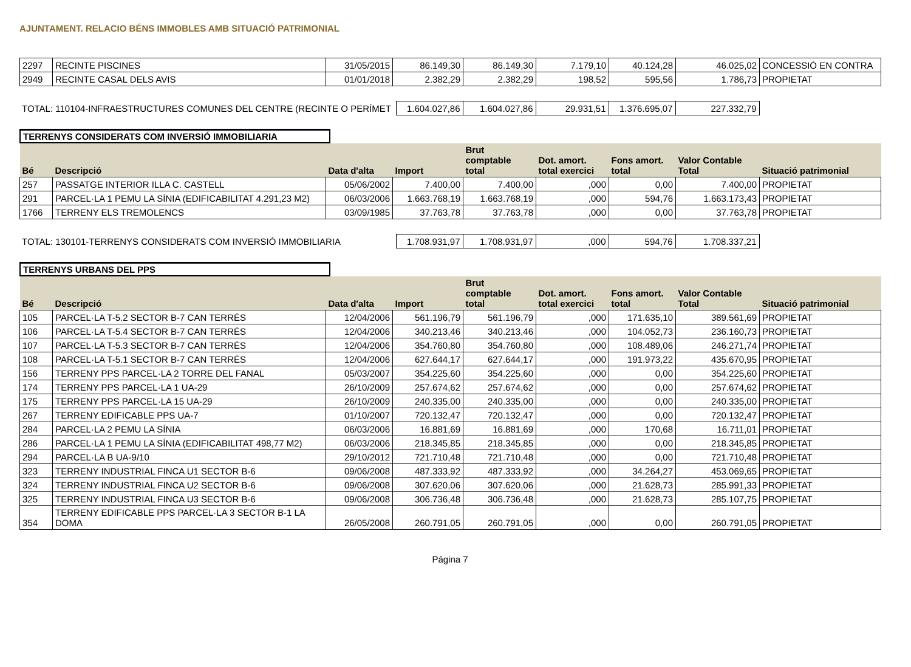AJUNTAMENT. RELACIO BÉNS IMMOBLES AMB SITUACIÓ PATRIMONIAL
| 2297 | RECINTE PISCINES | 31/05/2015 | 86.149,30 | 86.149,30 | 7.179,10 | 40.124,28 | 46.025,02 | CONCESSIÓ EN CONTRA |
| 2949 | RECINTE CASAL DELS AVIS | 01/01/2018 | 2.382,29 | 2.382,29 | 198,52 | 595,56 | 1.786,73 | PROPIETAT |
| TOTAL: 110104-INFRAESTRUCTURES COMUNES DEL CENTRE (RECINTE O PERÍMET | 1.604.027,86 | 1.604.027,86 | 29.931,51 | 1.376.695,07 | 227.332,79 | |
TERRENYS CONSIDERATS COM INVERSIÓ IMMOBILIARIA
| Bé | Descripció | Data d'alta | Import | Brut comptable total | Dot. amort. total exercici | Fons amort. total | Valor Contable Total | Situació patrimonial |
| --- | --- | --- | --- | --- | --- | --- | --- | --- |
| 257 | PASSATGE INTERIOR ILLA C. CASTELL | 05/06/2002 | 7.400,00 | 7.400,00 | ,000 | 0,00 | 7.400,00 | PROPIETAT |
| 291 | PARCEL·LA 1 PEMU LA SÍNIA (EDIFICABILITAT 4.291,23 M2) | 06/03/2006 | 1.663.768,19 | 1.663.768,19 | ,000 | 594,76 | 1.663.173,43 | PROPIETAT |
| 1766 | TERRENY ELS TREMOLENCS | 03/09/1985 | 37.763,78 | 37.763,78 | ,000 | 0,00 | 37.763,78 | PROPIETAT |
| TOTAL: 130101-TERRENYS CONSIDERATS COM INVERSIÓ IMMOBILIARIA | 1.708.931,97 | 1.708.931,97 | ,000 | 594,76 | 1.708.337,21 | |
TERRENYS URBANS DEL PPS
| Bé | Descripció | Data d'alta | Import | Brut comptable total | Dot. amort. total exercici | Fons amort. total | Valor Contable Total | Situació patrimonial |
| --- | --- | --- | --- | --- | --- | --- | --- | --- |
| 105 | PARCEL·LA T-5.2 SECTOR B-7 CAN TERRÉS | 12/04/2006 | 561.196,79 | 561.196,79 | ,000 | 171.635,10 | 389.561,69 | PROPIETAT |
| 106 | PARCEL·LA T-5.4 SECTOR B-7 CAN TERRÉS | 12/04/2006 | 340.213,46 | 340.213,46 | ,000 | 104.052,73 | 236.160,73 | PROPIETAT |
| 107 | PARCEL·LA T-5.3 SECTOR B-7 CAN TERRÉS | 12/04/2006 | 354.760,80 | 354.760,80 | ,000 | 108.489,06 | 246.271,74 | PROPIETAT |
| 108 | PARCEL·LA T-5.1 SECTOR B-7 CAN TERRÉS | 12/04/2006 | 627.644,17 | 627.644,17 | ,000 | 191.973,22 | 435.670,95 | PROPIETAT |
| 156 | TERRENY PPS PARCEL·LA 2 TORRE DEL FANAL | 05/03/2007 | 354.225,60 | 354.225,60 | ,000 | 0,00 | 354.225,60 | PROPIETAT |
| 174 | TERRENY PPS PARCEL·LA 1 UA-29 | 26/10/2009 | 257.674,62 | 257.674,62 | ,000 | 0,00 | 257.674,62 | PROPIETAT |
| 175 | TERRENY PPS PARCEL·LA 15 UA-29 | 26/10/2009 | 240.335,00 | 240.335,00 | ,000 | 0,00 | 240.335,00 | PROPIETAT |
| 267 | TERRENY EDIFICABLE PPS UA-7 | 01/10/2007 | 720.132,47 | 720.132,47 | ,000 | 0,00 | 720.132,47 | PROPIETAT |
| 284 | PARCEL·LA 2 PEMU LA SÍNIA | 06/03/2006 | 16.881,69 | 16.881,69 | ,000 | 170,68 | 16.711,01 | PROPIETAT |
| 286 | PARCEL·LA 1 PEMU LA SÍNIA (EDIFICABILITAT 498,77 M2) | 06/03/2006 | 218.345,85 | 218.345,85 | ,000 | 0,00 | 218.345,85 | PROPIETAT |
| 294 | PARCEL·LA B UA-9/10 | 29/10/2012 | 721.710,48 | 721.710,48 | ,000 | 0,00 | 721.710,48 | PROPIETAT |
| 323 | TERRENY INDUSTRIAL FINCA U1 SECTOR B-6 | 09/06/2008 | 487.333,92 | 487.333,92 | ,000 | 34.264,27 | 453.069,65 | PROPIETAT |
| 324 | TERRENY INDUSTRIAL FINCA U2 SECTOR B-6 | 09/06/2008 | 307.620,06 | 307.620,06 | ,000 | 21.628,73 | 285.991,33 | PROPIETAT |
| 325 | TERRENY INDUSTRIAL FINCA U3 SECTOR B-6 | 09/06/2008 | 306.736,48 | 306.736,48 | ,000 | 21.628,73 | 285.107,75 | PROPIETAT |
| 354 | TERRENY EDIFICABLE PPS PARCEL·LA 3 SECTOR B-1 LA DOMA | 26/05/2008 | 260.791,05 | 260.791,05 | ,000 | 0,00 | 260.791,05 | PROPIETAT |
Página 7